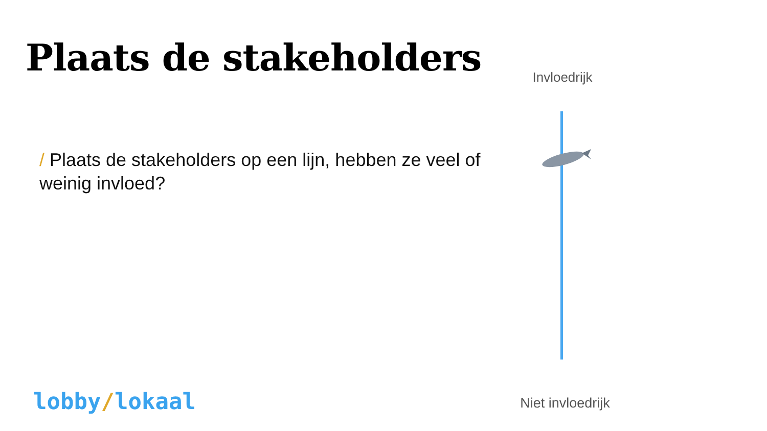Plaats de stakeholders
/ Plaats de stakeholders op een lijn, hebben ze veel of weinig invloed?
Invloedrijk
Niet invloedrijk
lobby/lokaal